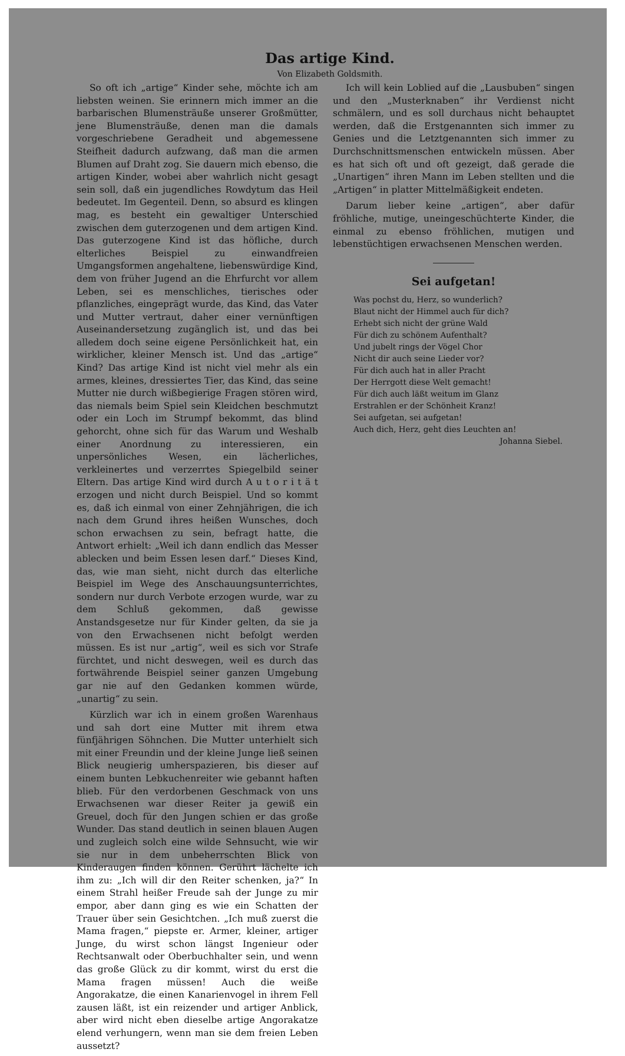Das artige Kind.
Von Elizabeth Goldsmith.
So oft ich „artige“ Kinder sehe, möchte ich am liebsten weinen. Sie erinnern mich immer an die barbarischen Blumensträuße unserer Großmütter, jene Blumensträuße, denen man die damals vorgeschriebene Geradheit und abgemessene Steifheit dadurch aufzwang, daß man die armen Blumen auf Draht zog. Sie dauern mich ebenso, die artigen Kinder, wobei aber wahrlich nicht gesagt sein soll, daß ein jugendliches Rowdytum das Heil bedeutet. Im Gegenteil. Denn, so absurd es klingen mag, es besteht ein gewaltiger Unterschied zwischen dem guterzogenen und dem artigen Kind. Das guterzogene Kind ist das höfliche, durch elterliches Beispiel zu einwandfreien Umgangsformen angehaltene, liebenswürdige Kind, dem von früher Jugend an die Ehrfurcht vor allem Leben, sei es menschliches, tierisches oder pflanzliches, eingeprägt wurde, das Kind, das Vater und Mutter vertraut, daher einer vernünftigen Auseinandersetzung zugänglich ist, und das bei alledem doch seine eigene Persönlichkeit hat, ein wirklicher, kleiner Mensch ist. Und das „artige“ Kind? Das artige Kind ist nicht viel mehr als ein armes, kleines, dressiertes Tier, das Kind, das seine Mutter nie durch wißbegierige Fragen stören wird, das niemals beim Spiel sein Kleidchen beschmutzt oder ein Loch im Strumpf bekommt, das blind gehorcht, ohne sich für das Warum und Weshalb einer Anordnung zu interessieren, ein unpersönliches Wesen, ein lächerliches, verkleinertes und verzerrtes Spiegelbild seiner Eltern. Das artige Kind wird durch A u t o r i t ä t erzogen und nicht durch Beispiel. Und so kommt es, daß ich einmal von einer Zehnjährigen, die ich nach dem Grund ihres heißen Wunsches, doch schon erwachsen zu sein, befragt hatte, die Antwort erhielt: „Weil ich dann endlich das Messer ablecken und beim Essen lesen darf.“ Dieses Kind, das, wie man sieht, nicht durch das elterliche Beispiel im Wege des Anschauungsunterrichtes, sondern nur durch Verbote erzogen wurde, war zu dem Schluß gekommen, daß gewisse Anstandsgesetze nur für Kinder gelten, da sie ja von den Erwachsenen nicht befolgt werden müssen. Es ist nur „artig“, weil es sich vor Strafe fürchtet, und nicht deswegen, weil es durch das fortwährende Beispiel seiner ganzen Umgebung gar nie auf den Gedanken kommen würde, „unartig“ zu sein.
Kürzlich war ich in einem großen Warenhaus und sah dort eine Mutter mit ihrem etwa fünfjährigen Söhnchen. Die Mutter unterhielt sich mit einer Freundin und der kleine Junge ließ seinen Blick neugierig umherspazieren, bis dieser auf einem bunten Lebkuchenreiter wie gebannt haften blieb. Für den verdorbenen Geschmack von uns Erwachsenen war dieser Reiter ja gewiß ein Greuel, doch für den Jungen schien er das große Wunder. Das stand deutlich in seinen blauen Augen und zugleich solch eine wilde Sehnsucht, wie wir sie nur in dem unbeherrschten Blick von Kinderaugen finden können. Gerührt lächelte ich ihm zu: „Ich will dir den Reiter schenken, ja?“ In einem Strahl heißer Freude sah der Junge zu mir empor, aber dann ging es wie ein Schatten der Trauer über sein Gesichtchen. „Ich muß zuerst die Mama fragen,“ piepste er. Armer, kleiner, artiger Junge, du wirst schon längst Ingenieur oder Rechtsanwalt oder Oberbuchhalter sein, und wenn das große Glück zu dir kommt, wirst du erst die Mama fragen müssen! Auch die weiße Angorakatze, die einen Kanarienvogel in ihrem Fell zausen läßt, ist ein reizender und artiger Anblick, aber wird nicht eben dieselbe artige Angorakatze elend verhungern, wenn man sie dem freien Leben aussetzt?
Ich will kein Loblied auf die „Lausbuben“ singen und den „Musterknaben“ ihr Verdienst nicht schmälern, und es soll durchaus nicht behauptet werden, daß die Erstgenannten sich immer zu Genies und die Letztgenannten sich immer zu Durchschnittsmenschen entwickeln müssen. Aber es hat sich oft und oft gezeigt, daß gerade die „Unartigen“ ihren Mann im Leben stellten und die „Artigen“ in platter Mittelmäßigkeit endeten.
Darum lieber keine „artigen“, aber dafür fröhliche, mutige, uneingeschüchterte Kinder, die einmal zu ebenso fröhlichen, mutigen und lebenstüchtigen erwachsenen Menschen werden.
Sei aufgetan!
Was pochst du, Herz, so wunderlich?
Blaut nicht der Himmel auch für dich?
Erhebt sich nicht der grüne Wald
Für dich zu schönem Aufenthalt?
Und jubelt rings der Vögel Chor
Nicht dir auch seine Lieder vor?
Für dich auch hat in aller Pracht
Der Herrgott diese Welt gemacht!
Für dich auch läßt weitum im Glanz
Erstrahlen er der Schönheit Kranz!
Sei aufgetan, sei aufgetan!
Auch dich, Herz, geht dies Leuchten an!
Johanna Siebel.